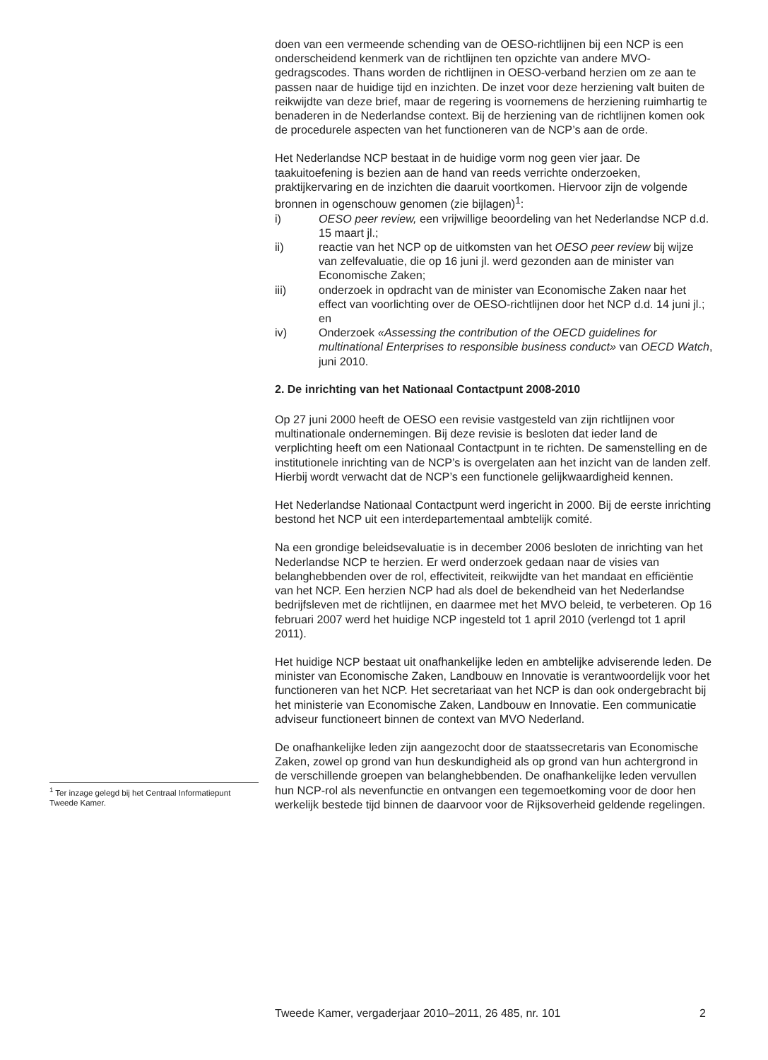doen van een vermeende schending van de OESO-richtlijnen bij een NCP is een onderscheidend kenmerk van de richtlijnen ten opzichte van andere MVO-gedragscodes. Thans worden de richtlijnen in OESO-verband herzien om ze aan te passen naar de huidige tijd en inzichten. De inzet voor deze herziening valt buiten de reikwijdte van deze brief, maar de regering is voornemens de herziening ruimhartig te benaderen in de Nederlandse context. Bij de herziening van de richtlijnen komen ook de procedurele aspecten van het functioneren van de NCP’s aan de orde.
Het Nederlandse NCP bestaat in de huidige vorm nog geen vier jaar. De taakuitoefening is bezien aan de hand van reeds verrichte onderzoeken, praktijkervaring en de inzichten die daaruit voortkomen. Hiervoor zijn de volgende bronnen in ogenschouw genomen (zie bijlagen)<sup>1</sup>:
i) OESO peer review, een vrijwillige beoordeling van het Nederlandse NCP d.d. 15 maart jl.;
ii) reactie van het NCP op de uitkomsten van het OESO peer review bij wijze van zelfevaluatie, die op 16 juni jl. werd gezonden aan de minister van Economische Zaken;
iii) onderzoek in opdracht van de minister van Economische Zaken naar het effect van voorlichting over de OESO-richtlijnen door het NCP d.d. 14 juni jl.; en
iv) Onderzoek «Assessing the contribution of the OECD guidelines for multinational Enterprises to responsible business conduct» van OECD Watch, juni 2010.
2. De inrichting van het Nationaal Contactpunt 2008-2010
Op 27 juni 2000 heeft de OESO een revisie vastgesteld van zijn richtlijnen voor multinationale ondernemingen. Bij deze revisie is besloten dat ieder land de verplichting heeft om een Nationaal Contactpunt in te richten. De samenstelling en de institutionele inrichting van de NCP’s is overgelaten aan het inzicht van de landen zelf. Hierbij wordt verwacht dat de NCP’s een functionele gelijkwaardigheid kennen.
Het Nederlandse Nationaal Contactpunt werd ingericht in 2000. Bij de eerste inrichting bestond het NCP uit een interdepartementaal ambtelijk comité.
Na een grondige beleidsevaluatie is in december 2006 besloten de inrichting van het Nederlandse NCP te herzien. Er werd onderzoek gedaan naar de visies van belanghebbenden over de rol, effectiviteit, reikwijdte van het mandaat en efficiëntie van het NCP. Een herzien NCP had als doel de bekendheid van het Nederlandse bedrijfsleven met de richtlijnen, en daarmee met het MVO beleid, te verbeteren. Op 16 februari 2007 werd het huidige NCP ingesteld tot 1 april 2010 (verlengd tot 1 april 2011).
Het huidige NCP bestaat uit onafhankelijke leden en ambtelijke adviserende leden. De minister van Economische Zaken, Landbouw en Innovatie is verantwoordelijk voor het functioneren van het NCP. Het secretariaat van het NCP is dan ook ondergebracht bij het ministerie van Economische Zaken, Landbouw en Innovatie. Een communicatie adviseur functioneert binnen de context van MVO Nederland.
De onafhankelijke leden zijn aangezocht door de staatssecretaris van Economische Zaken, zowel op grond van hun deskundigheid als op grond van hun achtergrond in de verschillende groepen van belanghebbenden. De onafhankelijke leden vervullen hun NCP-rol als nevenfunctie en ontvangen een tegemoetkoming voor de door hen werkelijk bestede tijd binnen de daarvoor voor de Rijksoverheid geldende regelingen.
<sup>1</sup> Ter inzage gelegd bij het Centraal Informatiepunt Tweede Kamer.
Tweede Kamer, vergaderjaar 2010–2011, 26 485, nr. 101 2